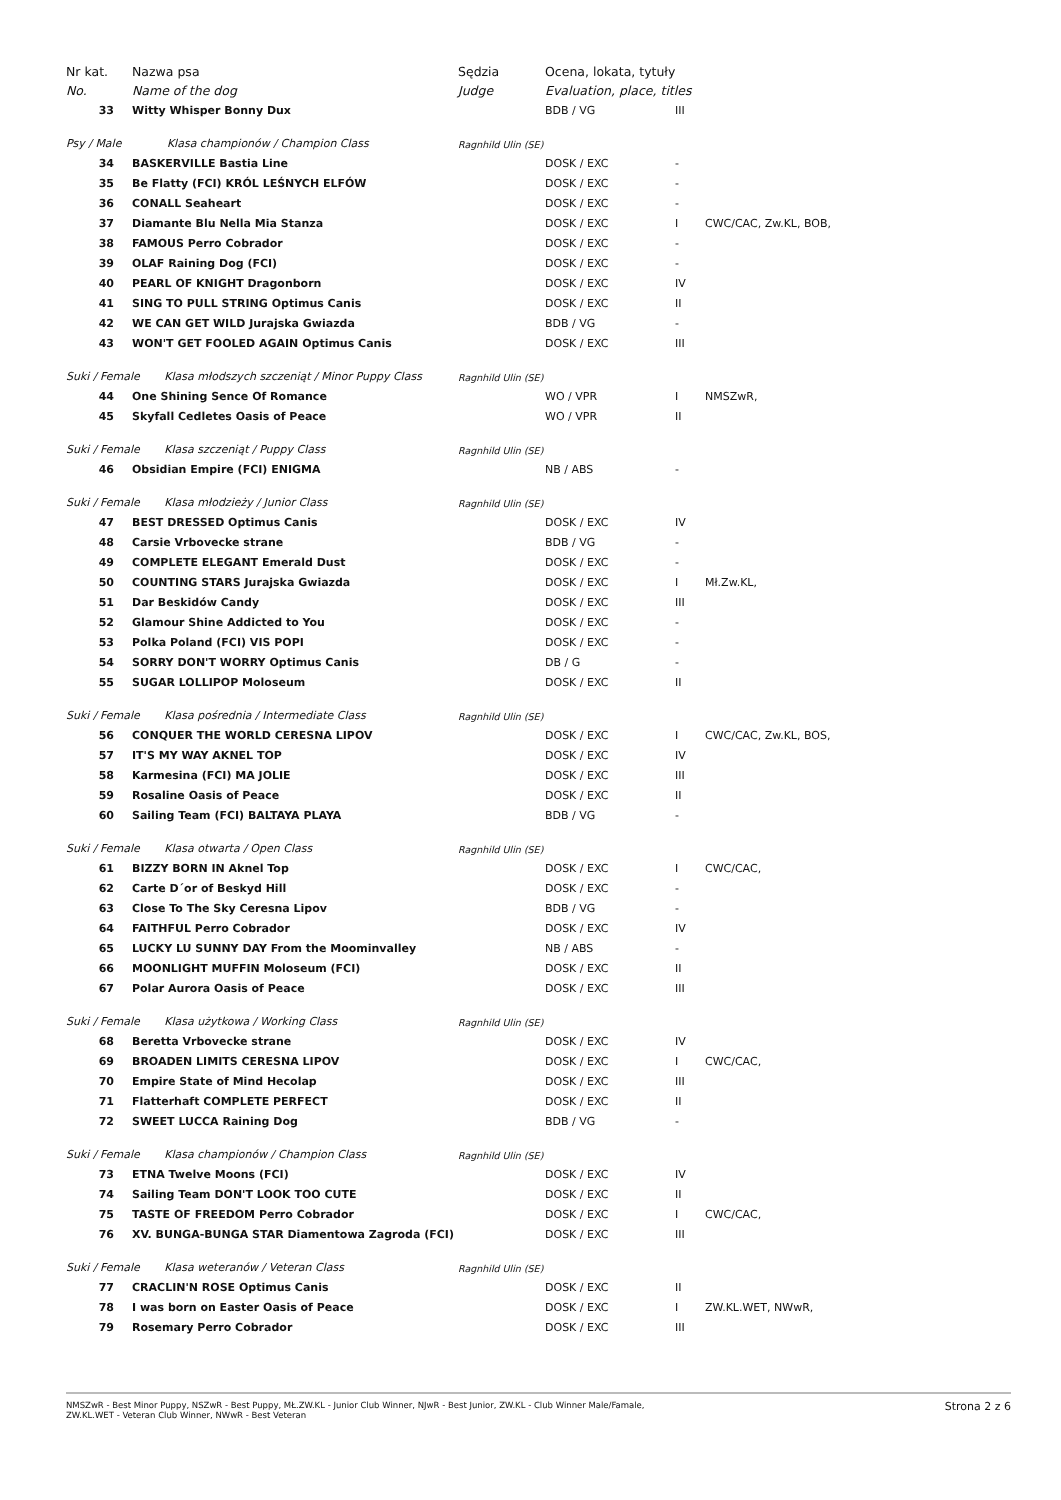| Nr kat. | Nazwa psa | | Sędzia | Ocena, lokata, tytuły | | |
| --- | --- | --- | --- | --- | --- | --- |
| No. | Name of the dog | | Judge | Evaluation, place, titles | | |
| 33 | | Witty Whisper Bonny Dux | | BDB / VG | III | |
| Psy / Male Klasa championów / Champion Class | | | Ragnhild Ulin (SE) | | | |
| 34 | | BASKERVILLE Bastia Line | | DOSK / EXC | - | |
| 35 | | Be Flatty (FCI) KRÓL LEŚNYCH ELFÓW | | DOSK / EXC | - | |
| 36 | | CONALL Seaheart | | DOSK / EXC | - | |
| 37 | | Diamante Blu Nella Mia Stanza | | DOSK / EXC | I | CWC/CAC, Zw.KL, BOB, |
| 38 | | FAMOUS Perro Cobrador | | DOSK / EXC | - | |
| 39 | | OLAF Raining Dog (FCI) | | DOSK / EXC | - | |
| 40 | | PEARL OF KNIGHT Dragonborn | | DOSK / EXC | IV | |
| 41 | | SING TO PULL STRING Optimus Canis | | DOSK / EXC | II | |
| 42 | | WE CAN GET WILD Jurajska Gwiazda | | BDB / VG | - | |
| 43 | | WON'T GET FOOLED AGAIN Optimus Canis | | DOSK / EXC | III | |
| Suki / Female Klasa młodszych szczeniąt / Minor Puppy Class | | | Ragnhild Ulin (SE) | | | |
| 44 | | One Shining Sence Of Romance | | WO / VPR | I | NMSZwR, |
| 45 | | Skyfall Cedletes Oasis of Peace | | WO / VPR | II | |
| Suki / Female Klasa szczeniąt / Puppy Class | | | Ragnhild Ulin (SE) | | | |
| 46 | | Obsidian Empire (FCI) ENIGMA | | NB / ABS | - | |
| Suki / Female Klasa młodzieży / Junior Class | | | Ragnhild Ulin (SE) | | | |
| 47 | | BEST DRESSED Optimus Canis | | DOSK / EXC | IV | |
| 48 | | Carsie Vrbovecke strane | | BDB / VG | - | |
| 49 | | COMPLETE ELEGANT Emerald Dust | | DOSK / EXC | - | |
| 50 | | COUNTING STARS Jurajska Gwiazda | | DOSK / EXC | I | Mł.Zw.KL, |
| 51 | | Dar Beskidów Candy | | DOSK / EXC | III | |
| 52 | | Glamour Shine Addicted to You | | DOSK / EXC | - | |
| 53 | | Polka Poland (FCI) VIS POPI | | DOSK / EXC | - | |
| 54 | | SORRY DON'T WORRY Optimus Canis | | DB / G | - | |
| 55 | | SUGAR LOLLIPOP Moloseum | | DOSK / EXC | II | |
| Suki / Female Klasa pośrednia / Intermediate Class | | | Ragnhild Ulin (SE) | | | |
| 56 | | CONQUER THE WORLD CERESNA LIPOV | | DOSK / EXC | I | CWC/CAC, Zw.KL, BOS, |
| 57 | | IT'S MY WAY AKNEL TOP | | DOSK / EXC | IV | |
| 58 | | Karmesina (FCI) MA JOLIE | | DOSK / EXC | III | |
| 59 | | Rosaline Oasis of Peace | | DOSK / EXC | II | |
| 60 | | Sailing Team (FCI) BALTAYA PLAYA | | BDB / VG | - | |
| Suki / Female Klasa otwarta / Open Class | | | Ragnhild Ulin (SE) | | | |
| 61 | | BIZZY BORN IN Aknel Top | | DOSK / EXC | I | CWC/CAC, |
| 62 | | Carte D´or of Beskyd Hill | | DOSK / EXC | - | |
| 63 | | Close To The Sky Ceresna Lipov | | BDB / VG | - | |
| 64 | | FAITHFUL Perro Cobrador | | DOSK / EXC | IV | |
| 65 | | LUCKY LU SUNNY DAY From the Moominvalley | | NB / ABS | - | |
| 66 | | MOONLIGHT MUFFIN Moloseum (FCI) | | DOSK / EXC | II | |
| 67 | | Polar Aurora Oasis of Peace | | DOSK / EXC | III | |
| Suki / Female Klasa użytkowa / Working Class | | | Ragnhild Ulin (SE) | | | |
| 68 | | Beretta Vrbovecke strane | | DOSK / EXC | IV | |
| 69 | | BROADEN LIMITS CERESNA LIPOV | | DOSK / EXC | I | CWC/CAC, |
| 70 | | Empire State of Mind Hecolap | | DOSK / EXC | III | |
| 71 | | Flatterhaft COMPLETE PERFECT | | DOSK / EXC | II | |
| 72 | | SWEET LUCCA Raining Dog | | BDB / VG | - | |
| Suki / Female Klasa championów / Champion Class | | | Ragnhild Ulin (SE) | | | |
| 73 | | ETNA Twelve Moons (FCI) | | DOSK / EXC | IV | |
| 74 | | Sailing Team DON'T LOOK TOO CUTE | | DOSK / EXC | II | |
| 75 | | TASTE OF FREEDOM Perro Cobrador | | DOSK / EXC | I | CWC/CAC, |
| 76 | | XV. BUNGA-BUNGA STAR Diamentowa Zagroda (FCI) | | DOSK / EXC | III | |
| Suki / Female Klasa weteranów / Veteran Class | | | Ragnhild Ulin (SE) | | | |
| 77 | | CRACLIN'N ROSE Optimus Canis | | DOSK / EXC | II | |
| 78 | | I was born on Easter Oasis of Peace | | DOSK / EXC | I | ZW.KL.WET, NWwR, |
| 79 | | Rosemary Perro Cobrador | | DOSK / EXC | III | |
NMSZwR - Best Minor Puppy, NSZwR - Best Puppy, MŁ.ZW.KL - Junior Club Winner, NJwR - Best Junior, ZW.KL - Club Winner Male/Famale,
ZW.KL.WET - Veteran Club Winner, NWwR - Best Veteran
Strona 2 z 6